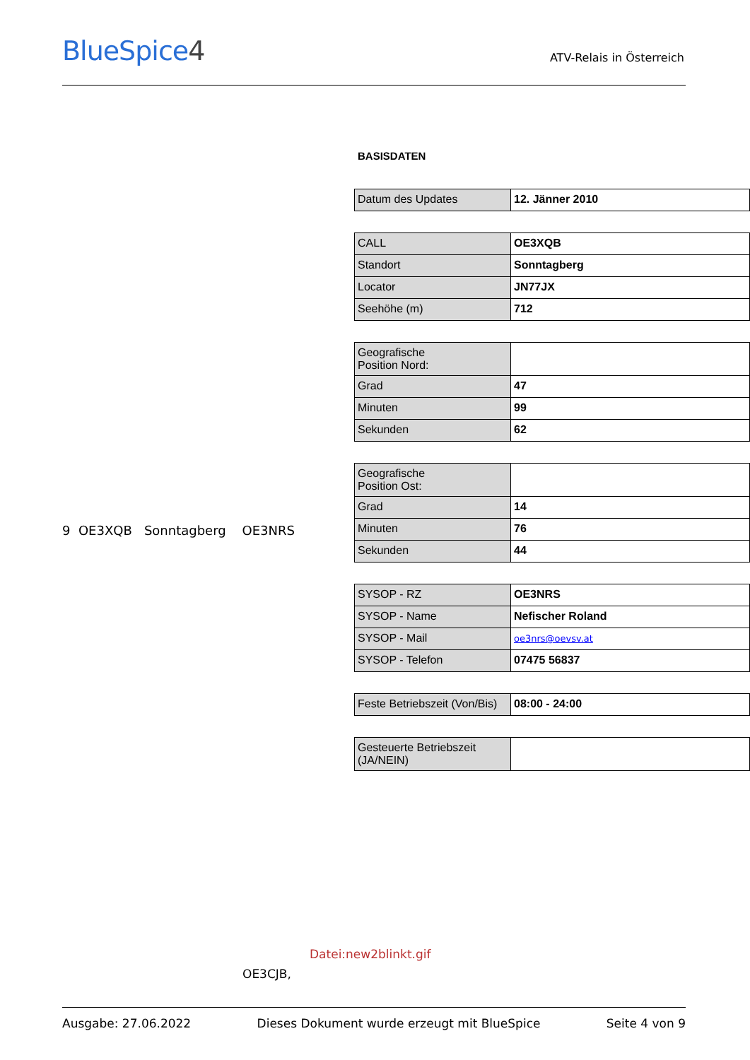BlueSpice4 ATV-Relais in Österreich
9 OE3XQB Sonntagberg OE3NRS
BASISDATEN
| Datum des Updates | 12. Jänner 2010 |
| CALL | OE3XQB |
| Standort | Sonntagberg |
| Locator | JN77JX |
| Seehöhe (m) | 712 |
| Geografische Position Nord: | |
| Grad | 47 |
| Minuten | 99 |
| Sekunden | 62 |
| Geografische Position Ost: | |
| Grad | 14 |
| Minuten | 76 |
| Sekunden | 44 |
| SYSOP - RZ | OE3NRS |
| SYSOP - Name | Nefischer Roland |
| SYSOP - Mail | oe3nrs@oevsv.at |
| SYSOP - Telefon | 07475 56837 |
| Feste Betriebszeit (Von/Bis) | 08:00 - 24:00 |
| Gesteuerte Betriebszeit (JA/NEIN) | |
Datei:new2blinkt.gif
OE3CJB,
Ausgabe: 27.06.2022 Dieses Dokument wurde erzeugt mit BlueSpice Seite 4 von 9